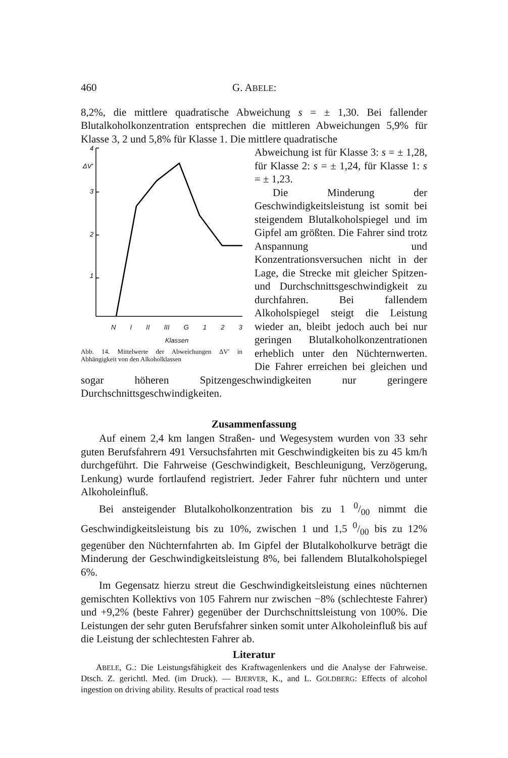460 G. ABELE:
8,2%, die mittlere quadratische Abweichung s = ± 1,30. Bei fallender Blutalkoholkonzentration entsprechen die mittleren Abweichungen 5,9% für Klasse 3, 2 und 5,8% für Klasse 1. Die mittlere quadratische
4
ΔV'
3
2
1
N I II III G 1 2 3
Klassen
Abb. 14. Mittelwerte der Abweichungen ΔV′ in Abhängigkeit von den Alkoholklassen
Abweichung ist für Klasse 3: s = ± 1,28, für Klasse 2: s = ± 1,24, für Klasse 1: s = ± 1,23.
Die Minderung der Geschwindigkeitsleistung ist somit bei steigendem Blutalkoholspiegel und im Gipfel am größten. Die Fahrer sind trotz Anspannung und Konzentrationsversuchen nicht in der Lage, die Strecke mit gleicher Spitzen- und Durchschnittsgeschwindigkeit zu durchfahren. Bei fallendem Alkoholspiegel steigt die Leistung wieder an, bleibt jedoch auch bei nur geringen Blutalkoholkonzentrationen erheblich unter den Nüchternwerten. Die Fahrer erreichen bei gleichen und sogar höheren Spitzengeschwindigkeiten nur geringere Durchschnittsgeschwindigkeiten.
Zusammenfassung
Auf einem 2,4 km langen Straßen- und Wegesystem wurden von 33 sehr guten Berufsfahrern 491 Versuchsfahrten mit Geschwindigkeiten bis zu 45 km/h durchgeführt. Die Fahrweise (Geschwindigkeit, Beschleunigung, Verzögerung, Lenkung) wurde fortlaufend registriert. Jeder Fahrer fuhr nüchtern und unter Alkoholeinfluß.
Bei ansteigender Blutalkoholkonzentration bis zu 1 0/00 nimmt die Geschwindigkeitsleistung bis zu 10%, zwischen 1 und 1,5 0/00 bis zu 12% gegenüber den Nüchternfahrten ab. Im Gipfel der Blutalkoholkurve beträgt die Minderung der Geschwindigkeitsleistung 8%, bei fallendem Blutalkoholspiegel 6%.
Im Gegensatz hierzu streut die Geschwindigkeitsleistung eines nüchternen gemischten Kollektivs von 105 Fahrern nur zwischen −8% (schlechteste Fahrer) und +9,2% (beste Fahrer) gegenüber der Durchschnittsleistung von 100%. Die Leistungen der sehr guten Berufsfahrer sinken somit unter Alkoholeinfluß bis auf die Leistung der schlechtesten Fahrer ab.
Literatur
ABELE, G.: Die Leistungsfähigkeit des Kraftwagenlenkers und die Analyse der Fahrweise. Dtsch. Z. gerichtl. Med. (im Druck). — BJERVER, K., and L. GOLDBERG: Effects of alcohol ingestion on driving ability. Results of practical road tests